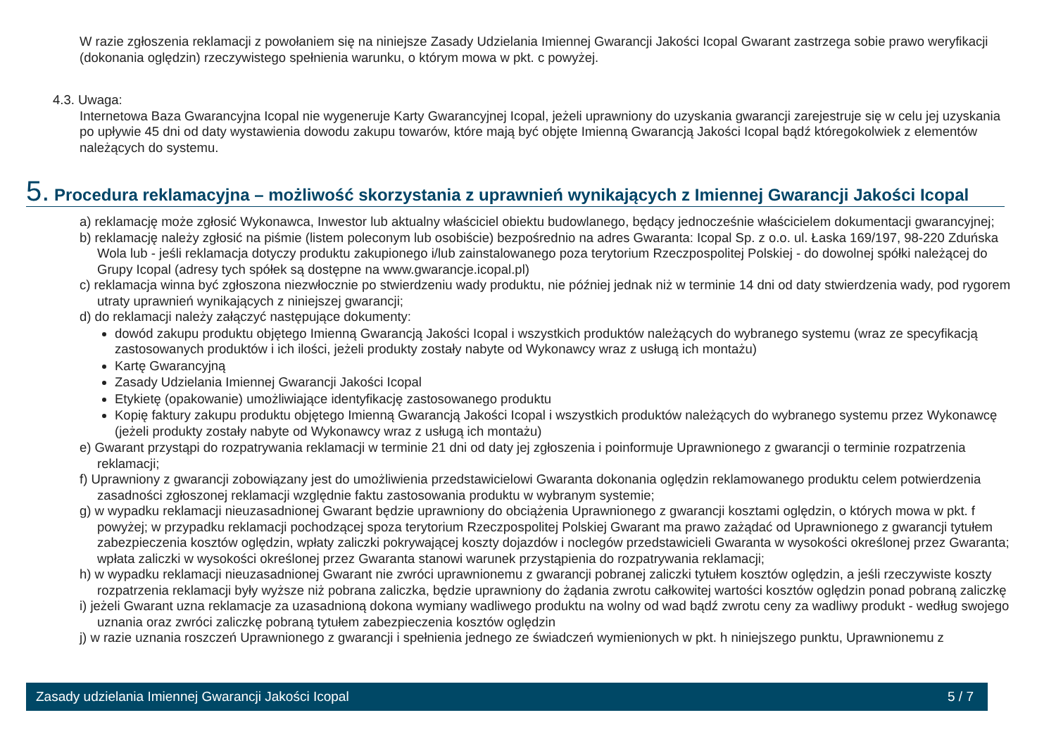W razie zgłoszenia reklamacji z powołaniem się na niniejsze Zasady Udzielania Imiennej Gwarancji Jakości Icopal Gwarant zastrzega sobie prawo weryfikacji (dokonania oględzin) rzeczywistego spełnienia warunku, o którym mowa w pkt. c powyżej.
4.3. Uwaga:
Internetowa Baza Gwarancyjna Icopal nie wygeneruje Karty Gwarancyjnej Icopal, jeżeli uprawniony do uzyskania gwarancji zarejestruje się w celu jej uzyskania po upływie 45 dni od daty wystawienia dowodu zakupu towarów, które mają być objęte Imienną Gwarancją Jakości Icopal bądź któregokolwiek z elementów należących do systemu.
5. Procedura reklamacyjna – możliwość skorzystania z uprawnień wynikających z Imiennej Gwarancji Jakości Icopal
a) reklamację może zgłosić Wykonawca, Inwestor lub aktualny właściciel obiektu budowlanego, będący jednocześnie właścicielem dokumentacji gwarancyjnej;
b) reklamację należy zgłosić na piśmie (listem poleconym lub osobiście) bezpośrednio na adres Gwaranta: Icopal Sp. z o.o. ul. Łaska 169/197, 98-220 Zduńska Wola lub - jeśli reklamacja dotyczy produktu zakupionego i/lub zainstalowanego poza terytorium Rzeczpospolitej Polskiej - do dowolnej spółki należącej do Grupy Icopal (adresy tych spółek są dostępne na www.gwarancje.icopal.pl)
c) reklamacja winna być zgłoszona niezwłocznie po stwierdzeniu wady produktu, nie później jednak niż w terminie 14 dni od daty stwierdzenia wady, pod rygorem utraty uprawnień wynikających z niniejszej gwarancji;
d) do reklamacji należy załączyć następujące dokumenty:
dowód zakupu produktu objętego Imienną Gwarancją Jakości Icopal i wszystkich produktów należących do wybranego systemu (wraz ze specyfikacją zastosowanych produktów i ich ilości, jeżeli produkty zostały nabyte od Wykonawcy wraz z usługą ich montażu)
Kartę Gwarancyjną
Zasady Udzielania Imiennej Gwarancji Jakości Icopal
Etykietę (opakowanie) umożliwiające identyfikację zastosowanego produktu
Kopię faktury zakupu produktu objętego Imienną Gwarancją Jakości Icopal i wszystkich produktów należących do wybranego systemu przez Wykonawcę (jeżeli produkty zostały nabyte od Wykonawcy wraz z usługą ich montażu)
e) Gwarant przystąpi do rozpatrywania reklamacji w terminie 21 dni od daty jej zgłoszenia i poinformuje Uprawnionego z gwarancji o terminie rozpatrzenia reklamacji;
f) Uprawniony z gwarancji zobowiązany jest do umożliwienia przedstawicielowi Gwaranta dokonania oględzin reklamowanego produktu celem potwierdzenia zasadności zgłoszonej reklamacji względnie faktu zastosowania produktu w wybranym systemie;
g) w wypadku reklamacji nieuzasadnionej Gwarant będzie uprawniony do obciążenia Uprawnionego z gwarancji kosztami oględzin, o których mowa w pkt. f powyżej; w przypadku reklamacji pochodzącej spoza terytorium Rzeczpospolitej Polskiej Gwarant ma prawo zażądać od Uprawnionego z gwarancji tytułem zabezpieczenia kosztów oględzin, wpłaty zaliczki pokrywającej koszty dojazdów i noclegów przedstawicieli Gwaranta w wysokości określonej przez Gwaranta; wpłata zaliczki w wysokości określonej przez Gwaranta stanowi warunek przystąpienia do rozpatrywania reklamacji;
h) w wypadku reklamacji nieuzasadnionej Gwarant nie zwróci uprawnionemu z gwarancji pobranej zaliczki tytułem kosztów oględzin, a jeśli rzeczywiste koszty rozpatrzenia reklamacji były wyższe niż pobrana zaliczka, będzie uprawniony do żądania zwrotu całkowitej wartości kosztów oględzin ponad pobraną zaliczkę
i) jeżeli Gwarant uzna reklamacje za uzasadnioną dokona wymiany wadliwego produktu na wolny od wad bądź zwrotu ceny za wadliwy produkt - według swojego uznania oraz zwróci zaliczkę pobraną tytułem zabezpieczenia kosztów oględzin
j) w razie uznania roszczeń Uprawnionego z gwarancji i spełnienia jednego ze świadczeń wymienionych w pkt. h niniejszego punktu, Uprawnionemu z
Zasady udzielania Imiennej Gwarancji Jakości Icopal 5 / 7